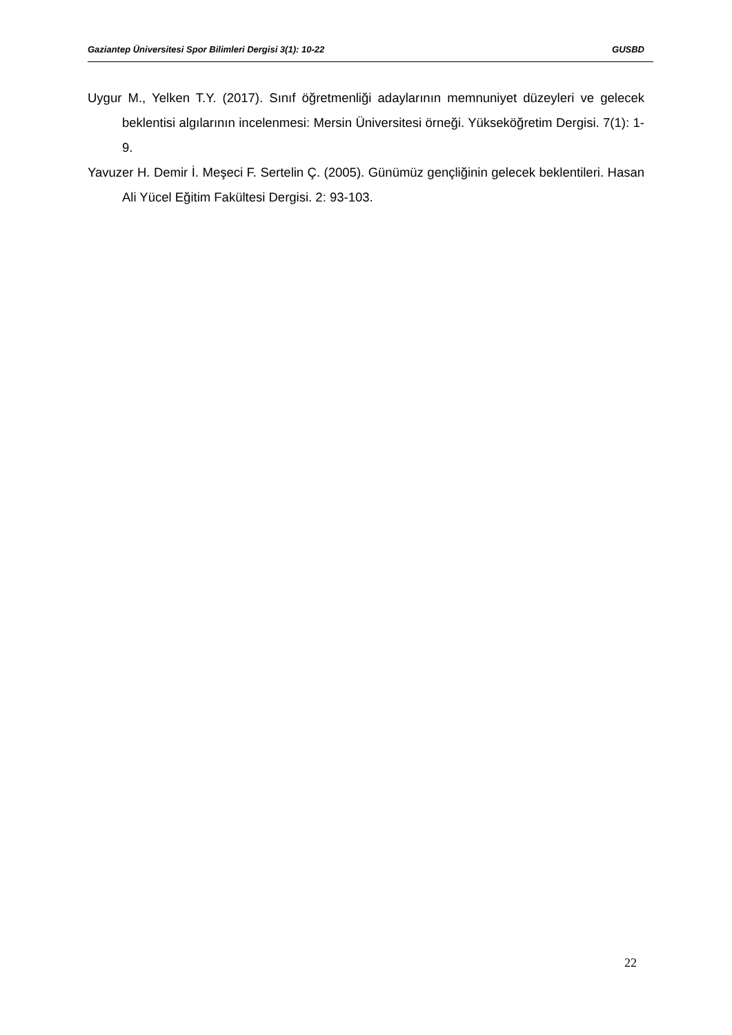Gaziantep Üniversitesi Spor Bilimleri Dergisi 3(1): 10-22 GUSBD
Uygur M., Yelken T.Y. (2017). Sınıf öğretmenliği adaylarının memnuniyet düzeyleri ve gelecek beklentisi algılarının incelenmesi: Mersin Üniversitesi örneği. Yükseköğretim Dergisi. 7(1): 1-9.
Yavuzer H. Demir İ. Meşeci F. Sertelin Ç. (2005). Günümüz gençliğinin gelecek beklentileri. Hasan Ali Yücel Eğitim Fakültesi Dergisi. 2: 93-103.
22